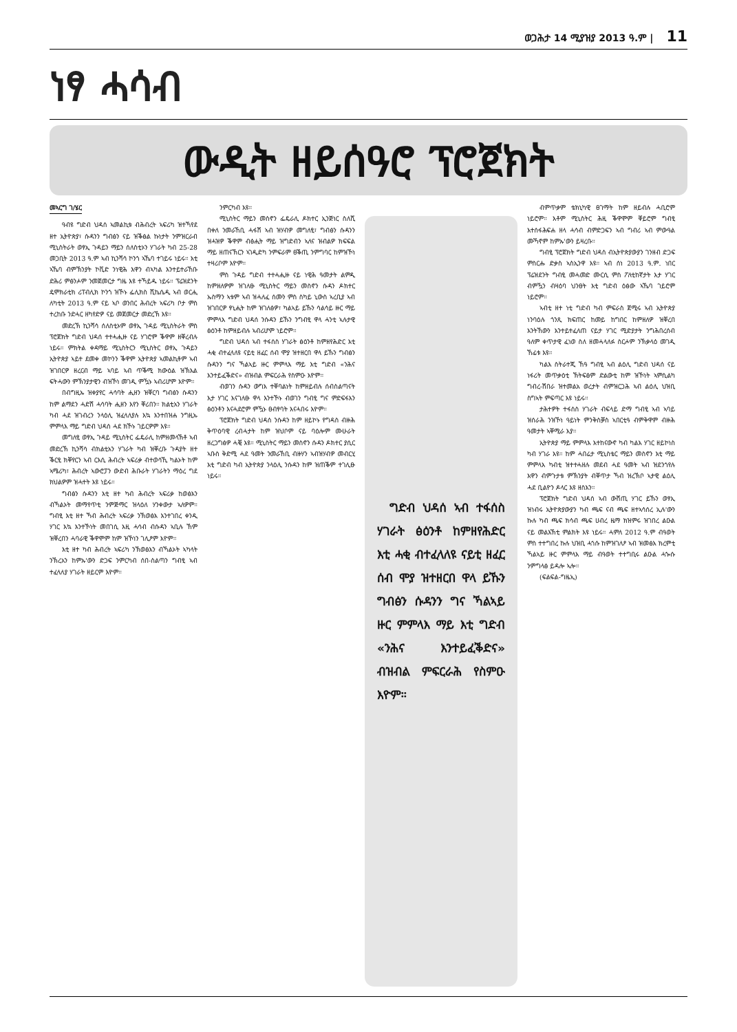ወጋሕታ 14 ሚያዝያ 2013 ዓ.ም | 11
ነፃ ሓሳብ
ውዲት ዘይሰዓሮ ፕሮጀክት
መኣርግ ገ/ሄር
ዓብዩ ግድብ ህዳሰ ኣመልኪቱ ብሕብረት ኣፍሪካ ዝተኻየደ ዘተ ኢትዮጵያ፣ ሱዳንን ግብፅን ናይ ዝቕፅል ኩነታት ንምዝርራብ ሚኒስትራት ወፃኢ ጉዳይን ማይን ሰለስቲኦን ሃገራት ካብ 25-28 መጋቢት 2013 ዓ.ም ኣብ ኪንሻሳ ኮንጎ ኣኼባ ተገይሩ ነይሩ። እቲ ኣኼባ ብምኽንያት ኮቪድ ንነዊሕ እዋን ብኣካል እንተይተራኸቡ ድሕሪ ምፅንሖም ንመጀመርታ ግዜ እዩ ተኻይዱ ነይሩ። ፕሬዝደንት ዴሞክራቲክ ሪፐብሊክ ኮንጎ ዝኾኑ ፌሊክስ ሺኬሴዲ ኣብ ወርሒ ለካቲት 2013 ዓ.ም ናይ ኣቦ ወንበር ሕብረት ኣፍሪካ ቦታ ምስ ተረከቡ ንድሓር ዘካየድዎ ናይ መጀመርታ መድረኽ እዩ።
መድረኽ ኪንሻሳ ሰለስቲኦም ወፃኢ ጉዳይ ሚኒስትራት ምስ ፕሮጀክት ግድብ ህዳሰ ተተሓሒዙ ናይ ሃገሮም ቕዋም ዘቐረብሉ ነይሩ። ምክትል ቀዳማይ ሚኒስትርን ሚኒስትር ወፃኢ ጉዳይን ኢትዮጵያ ኣይተ ደመቀ መኮንን ቕዋም ኢትዮጵያ ኣመልኪቶም ኣብ ዝገበርዎ ዘረርብ ማይ ኣባይ ኣብ ጥቕሚ ክውዕል ዝኽእል ፍትሓውን ምኽንያታዊን ብዝኾነ መገዲ ምዃኑ ኣብሪሆም እዮም።
በብግዚኡ ዝቀያየር ሓሳባት ሒዘን ዝቐርባ ግብፅን ሱዳንን ከም ልማደን ሓድሽ ሓሳባት ሒዘን እየን ቐሪበን። ክልቲአን ሃገራት ካብ ሓደ ዝገብረን ንላዕሊ ዝፈላለያሉ እኳ እንተበዝሐ ንግዚኡ ምምላእ ማይ ግድብ ህዳሰ ሓደ ክኾኑ ገይርዎም እዩ።
መግለፂ ወፃኢ ጉዳይ ሚኒስትር ፌዴራሊ ከምዘመላኽቶ ኣብ መድረኽ ኪንሻሳ ብክልቲአን ሃገራት ካብ ዝቐረቡ ጉዳያት ዘተ ቕርፂ ክቐየርን ኣብ ርእሲ ሕብረት ኣፍሪቃ ብተወሳኺ ካልኦት ከም ኣሜሪካ፣ ሕብረት ኣውሮፓን ውድብ ሕቡራት ሃገራትን ማዕረ ግደ ክህልዎም ዝሓተት እዩ ነይሩ።
ግብፅን ሱዳንን እቲ ዘተ ካብ ሕብረት ኣፍሪቃ ከወፅእን ብኻልኦት መማየጥቲ ንምጅማር ዝላዕለ ሃንቀውታ ኣለዎም። ግብፂ እቲ ዘተ ኻብ ሕብረት ኣፍሪቃ ንኽወፅእ እንተገበረ ቀንዲ ሃገር እኳ እንተኾነት መበገሲ እዚ ሓሳብ ብሱዳን ኣቢሉ ኸም ዝቐረበን ሓባራዊ ቕዋሞም ከም ዝኾነን ገሊፆም እዮም።
እቲ ዘተ ካብ ሕብረት ኣፍሪካ ንኽወፅእን ብኻልኦት ኣካላት ንኽረአን ከምኡ'ውን ድጋፍ ንምርካብ ሰበ-ስልጣን ግብፂ ኣብ ተፈላለያ ሃገራት ዘይርም እዮም።
ንምርካብ እዩ።
ሚኒስትር ማይን መስኖን ፌዴራሊ ዶክተር ኢንጅነር ስለሺ በቀለ ንመራኸቢ ሓፋሽ ኣብ ዝሃብዎ መግለፂ፣ ግብፅን ሱዳንን ዝሓዝዎ ቕዋም ብፅሒት ማይ ዝግድብን ኣለና ዝብልዎ ክፍፍል ማይ ዘጠናኽርን ኣገዲድካ ንምፍራም ፀቕጢ ንምግባር ከምዝኾነ ተዛሪቦም እዮም።
ምስ ጉዳይ ግድብ ተተሓሒዙ ናይ ነዊሕ ዓመታት ልምዲ ከምዘለዎም ዝገለፁ ሚኒስትር ማይን መስኖን ሱዳን ዶክተር ኡስማን ኣቱም ኣብ ዝሓለፈ ሰሙን ምስ ስካይ ኒውስ ኣረቢያ ኣብ ዝገበርዎ ፃኒሒት ከም ዝገለፅዎ፣ ካልኣይ ይኹን ሳልሳይ ዙር ማይ ምምላእ ግድብ ህዳሰ ንሱዳን ይኹን ንግብፂ ዋላ ሓንቲ ኣሉታዊ ፅዕንቶ ከምዘይብሉ ኣብሪሆም ነይሮም።
ግድብ ህዳሰ ኣብ ተፋሰስ ሃገራት ፅዕንቶ ከምዘየሕድር እቲ ሓቂ ብተፈላለዩ ናይቲ ዘፈር ሰብ ሞያ ዝተዘርበ ዋላ ይኹን ግብፅን ሱዳንን ግና ኻልኣይ ዙር ምምላእ ማይ እቲ ግድብ «ንሕና እንተይፈቕድና» ብዝብል ምፍርራሕ የስምዑ እዮም።
ብወገን ሱዳን ውግእ ተቐባልነት ከምዘይብሉ ሰብስልጣናት እታ ሃገር እናገለፁ ዋላ እንተኾኑ ብወገን ግብፂ ግና ምድፍፋእን ፅዕንቶን እናሓደሮም ምዃኑ ፀብፃባት እናሓበሩ እዮም።
ፕሮጀክት ግድብ ህዳሰ ንሱዳን ከም ዘይኮኑ የግዳስ ብዙሕ ቅጥዕባዊ ረብሓታት ከም ዝህቦም ናይ ባዕሎም ሙሁራት ዘረጋግፅዎ ሓቒ እዩ። ሚኒስትር ማይን መስኖን ሱዳን ዶክተር ያሲር ኣቡስ ቅድሚ ሓደ ዓመት ንመራኸቢ ብዙሃን ኣብዝሃብዎ መብርሂ እቲ ግድብ ካብ ኢትዮጵያ ንላዕሊ ንሱዳን ከም ዝጠቕም ተገሊፁ ነይሩ።
ግድብ ህዳሰ ኣብ ተፋሰስ ሃገራት ፅዕንቶ ከምዘየሕድር እቲ ሓቂ ብተፈላለዩ ናይቲ ዘፈር ሰብ ሞያ ዝተዘርበ ዋላ ይኹን ግብፅን ሱዳንን ግና ኻልኣይ ዙር ምምላእ ማይ እቲ ግድብ «ንሕና እንተይፈቕድና» ብዝብል ምፍርራሕ የስምዑ እዮም።
ብምጥቃም ቴክኒካዊ ፀገማት ከም ዘይብሉ ሓቢሮም ነይሮም። እቶም ሚኒስትር ሕዚ ቕዋሞም ቐይሮም ግብፂ እተሰፋሕፍሐ ዘላ ሓሳብ ብምድጋፍን ኣብ ግብሪ ኣብ ምውዓል ሙኻኖም ከምኡ'ውን ይዛረቡ።
ግብፂ ፕሮጀክት ግድብ ህዳሰ ብኢትዮጵያውያን ገንዘብ ድጋፍ ምስርሑ ድቃስ ኣስኢንዋ እዩ። ኣብ ሰነ 2013 ዓ.ም. ነበር ፕሬዝደንት ግብፂ መሓመድ ሙርሲ ምስ ፖለቲከኛታት እታ ሃገር ብምዃን ብዛዕባ ህንፀት እቲ ግድብ ዕፅው ኣኼባ ገይሮም ነይሮም።
ኣብቲ ዘተ ነቲ ግድብ ካብ ምፍራስ ጀሚሩ ኣብ ኢትዮጵያ ነንባዕሉ ጎንጺ ክፍጠር ከመይ ከግበር ከምዘለዎ ዝቐረበ እንትኸውን እንተይተፈለጠ ናይታ ሃገር ሚድያታት ንግሕበረሰብ ዓለም ቀጥታዊ ፈነወ ስለ ዘመሓላለፉ ስርሖም ንኽቃላዕ መገዲ ኸፊቱ እዩ።
ካልእ ስትራተጂ ኸዓ ግብፂ ኣብ ልዕሊ ግድብ ህዳሰ ናይ ነፋሪት መጥቃዕቲ ኽትፍፅም ድልውቲ ከም ዝኾነት ኣምሲልካ ግብረ-ሽበራ ዝተመልአ ወረታት ብምዝርጋሕ ኣብ ልዕሊ ህዝቢ ስግኣት ምፍጣር እዩ ነይሩ።
ታሕተዎት ተፋሰስ ሃገራት ብፍላይ ድማ ግብፂ ኣብ ኣባይ ዝሰራሕ ንዝኾነ ዓይነት ምንቅስቓስ ኣበርቲዓ ብምቅዋም ብዙሕ ዓመታት ኣቐሚራ እያ።
ኢትዮጵያ ማይ ምምላእ እተከናውኖ ካብ ካልእ ሃገር ዘይኮነስ ካብ ሃገራ እዩ። ከም ሓበሬታ ሚኒስቴር ማይን መስኖን እቲ ማይ ምምላእ ካብቲ ዝተተሓዘሉ መደብ ሓደ ዓመት ኣብ ዝደንጎየሉ እዋን ብምጉታቱ ምኽንያት ብቐጥታ ኻብ ዝረኽቦ ኣታዊ ልዕሊ ሓደ ቢልዮን ዶላር እዩ ዘስእን።
ፕሮጀክት ግድብ ህዳሰ ኣብ ውሽጢ ሃገር ይኹን ወፃኢ ዝነብሩ ኢትዮጵያውያን ካብ ጫፍ ናብ ጫፍ ዘተኣሳሰረ ኢሉ'ውን ኩሉ ካብ ጫፍ ክሳብ ጫፍ ሀብረ ዜማ ክዝምሩ ዝገበረ ልዑል ናይ መልእኽቲ ምልክት እዩ ነይሩ። ሓምለ 2012 ዓ.ም ብዓወት ምስ ተተግበረ ኩሉ ህዝቢ ሓጎሱ ከምዝገለፆ ኣብ ዝመፅእ ክረምቲ ኻልኣይ ዙር ምምላእ ማይ ብዓወት ተተግቢሩ ልዑል ሓጐሱ ንምግላፅ ይዳሎ ኣሎ።
(ፍልፍል-ግዜኢ)